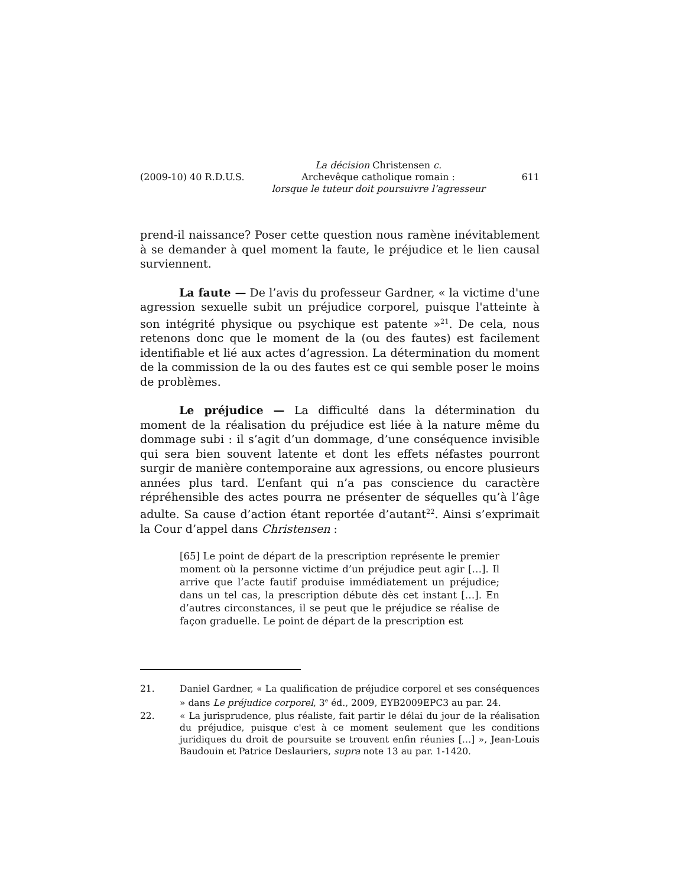(2009-10) 40 R.D.U.S.
La décision Christensen c.
Archevêque catholique romain :
lorsque le tuteur doit poursuivre l’agresseur
611
prend-il naissance? Poser cette question nous ramène inévitablement à se demander à quel moment la faute, le préjudice et le lien causal surviennent.
La faute — De l’avis du professeur Gardner, « la victime d'une agression sexuelle subit un préjudice corporel, puisque l'atteinte à son intégrité physique ou psychique est patente »<sup>21</sup>. De cela, nous retenons donc que le moment de la (ou des fautes) est facilement identifiable et lié aux actes d’agression. La détermination du moment de la commission de la ou des fautes est ce qui semble poser le moins de problèmes.
Le préjudice — La difficulté dans la détermination du moment de la réalisation du préjudice est liée à la nature même du dommage subi : il s’agit d’un dommage, d’une conséquence invisible qui sera bien souvent latente et dont les effets néfastes pourront surgir de manière contemporaine aux agressions, ou encore plusieurs années plus tard. L’enfant qui n’a pas conscience du caractère répréhensible des actes pourra ne présenter de séquelles qu’à l’âge adulte. Sa cause d’action étant reportée d’autant<sup>22</sup>. Ainsi s’exprimait la Cour d’appel dans Christensen :
[65] Le point de départ de la prescription représente le premier moment où la personne victime d’un préjudice peut agir […]. Il arrive que l’acte fautif produise immédiatement un préjudice; dans un tel cas, la prescription débute dès cet instant […]. En d’autres circonstances, il se peut que le préjudice se réalise de façon graduelle. Le point de départ de la prescription est
21. Daniel Gardner, « La qualification de préjudice corporel et ses conséquences » dans Le préjudice corporel, 3<sup>e</sup> éd., 2009, EYB2009EPC3 au par. 24.
22. « La jurisprudence, plus réaliste, fait partir le délai du jour de la réalisation du préjudice, puisque c'est à ce moment seulement que les conditions juridiques du droit de poursuite se trouvent enfin réunies […] », Jean-Louis Baudouin et Patrice Deslauriers, supra note 13 au par. 1-1420.